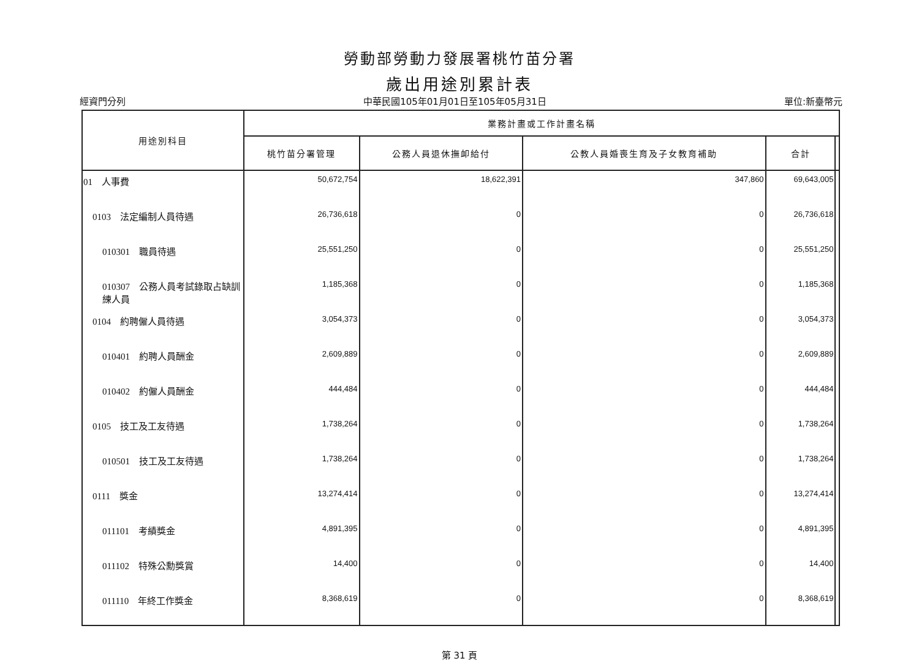勞動部勞動力發展署桃竹苗分署
歲出用途別累計表
經資門分列 中華民國105年01月01日至105年05月31日 單位:新臺幣元
| 用途別科目 | 業務計畫或工作計畫名稱 | | | | |
| --- | --- | --- | --- | --- | --- |
| | 桃竹苗分署管理 | 公務人員退休撫卹給付 | 公教人員婚喪生育及子女教育補助 | 合計 | |
| 01 人事費 | 50,672,754 | 18,622,391 | 347,860 | 69,643,005 | |
| 0103 法定編制人員待遇 | 26,736,618 | 0 | 0 | 26,736,618 | |
| 010301 職員待遇 | 25,551,250 | 0 | 0 | 25,551,250 | |
| 010307 公務人員考試錄取占缺訓練人員 | 1,185,368 | 0 | 0 | 1,185,368 | |
| 0104 約聘僱人員待遇 | 3,054,373 | 0 | 0 | 3,054,373 | |
| 010401 約聘人員酬金 | 2,609,889 | 0 | 0 | 2,609,889 | |
| 010402 約僱人員酬金 | 444,484 | 0 | 0 | 444,484 | |
| 0105 技工及工友待遇 | 1,738,264 | 0 | 0 | 1,738,264 | |
| 010501 技工及工友待遇 | 1,738,264 | 0 | 0 | 1,738,264 | |
| 0111 獎金 | 13,274,414 | 0 | 0 | 13,274,414 | |
| 011101 考績獎金 | 4,891,395 | 0 | 0 | 4,891,395 | |
| 011102 特殊公勳獎賞 | 14,400 | 0 | 0 | 14,400 | |
| 011110 年終工作獎金 | 8,368,619 | 0 | 0 | 8,368,619 | |
第 31 頁